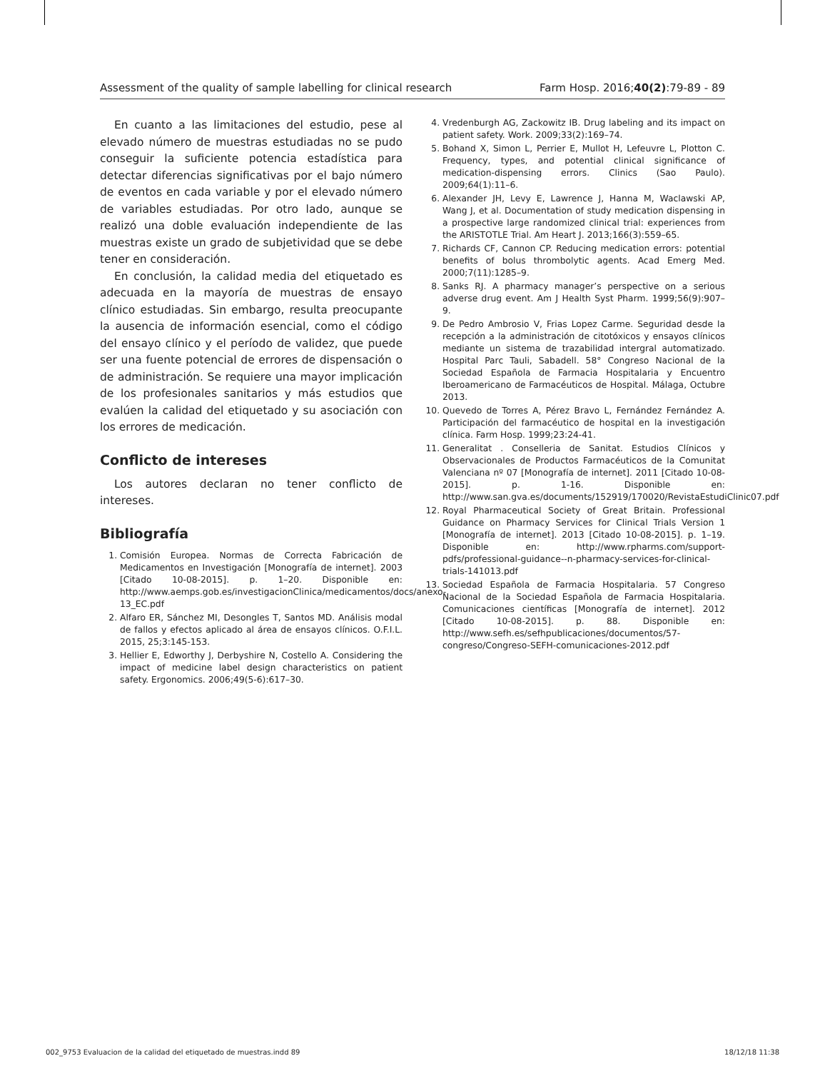Assessment of the quality of sample labelling for clinical research Farm Hosp. 2016;40(2):79-89 - 89
En cuanto a las limitaciones del estudio, pese al elevado número de muestras estudiadas no se pudo conseguir la suficiente potencia estadística para detectar diferencias significativas por el bajo número de eventos en cada variable y por el elevado número de variables estudiadas. Por otro lado, aunque se realizó una doble evaluación independiente de las muestras existe un grado de subjetividad que se debe tener en consideración.
En conclusión, la calidad media del etiquetado es adecuada en la mayoría de muestras de ensayo clínico estudiadas. Sin embargo, resulta preocupante la ausencia de información esencial, como el código del ensayo clínico y el período de validez, que puede ser una fuente potencial de errores de dispensación o de administración. Se requiere una mayor implicación de los profesionales sanitarios y más estudios que evalúen la calidad del etiquetado y su asociación con los errores de medicación.
Conflicto de intereses
Los autores declaran no tener conflicto de intereses.
Bibliografía
1. Comisión Europea. Normas de Correcta Fabricación de Medicamentos en Investigación [Monografía de internet]. 2003 [Citado 10-08-2015]. p. 1–20. Disponible en: http://www.aemps.gob.es/investigacionClinica/medicamentos/docs/anexo-13_EC.pdf
2. Alfaro ER, Sánchez MI, Desongles T, Santos MD. Análisis modal de fallos y efectos aplicado al área de ensayos clínicos. O.F.I.L. 2015, 25;3:145-153.
3. Hellier E, Edworthy J, Derbyshire N, Costello A. Considering the impact of medicine label design characteristics on patient safety. Ergonomics. 2006;49(5-6):617–30.
4. Vredenburgh AG, Zackowitz IB. Drug labeling and its impact on patient safety. Work. 2009;33(2):169–74.
5. Bohand X, Simon L, Perrier E, Mullot H, Lefeuvre L, Plotton C. Frequency, types, and potential clinical significance of medication-dispensing errors. Clinics (Sao Paulo). 2009;64(1):11–6.
6. Alexander JH, Levy E, Lawrence J, Hanna M, Waclawski AP, Wang J, et al. Documentation of study medication dispensing in a prospective large randomized clinical trial: experiences from the ARISTOTLE Trial. Am Heart J. 2013;166(3):559–65.
7. Richards CF, Cannon CP. Reducing medication errors: potential benefits of bolus thrombolytic agents. Acad Emerg Med. 2000;7(11):1285–9.
8. Sanks RJ. A pharmacy manager’s perspective on a serious adverse drug event. Am J Health Syst Pharm. 1999;56(9):907–9.
9. De Pedro Ambrosio V, Frias Lopez Carme. Seguridad desde la recepción a la administración de citotóxicos y ensayos clínicos mediante un sistema de trazabilidad intergral automatizado. Hospital Parc Tauli, Sabadell. 58° Congreso Nacional de la Sociedad Española de Farmacia Hospitalaria y Encuentro Iberoamericano de Farmacéuticos de Hospital. Málaga, Octubre 2013.
10. Quevedo de Torres A, Pérez Bravo L, Fernández Fernández A. Participación del farmacéutico de hospital en la investigación clínica. Farm Hosp. 1999;23:24-41.
11. Generalitat . Conselleria de Sanitat. Estudios Clínicos y Observacionales de Productos Farmacéuticos de la Comunitat Valenciana nº 07 [Monografía de internet]. 2011 [Citado 10-08-2015]. p. 1-16. Disponible en: http://www.san.gva.es/documents/152919/170020/RevistaEstudiClinic07.pdf
12. Royal Pharmaceutical Society of Great Britain. Professional Guidance on Pharmacy Services for Clinical Trials Version 1 [Monografía de internet]. 2013 [Citado 10-08-2015]. p. 1–19. Disponible en: http://www.rpharms.com/support-pdfs/professional-guidance--n-pharmacy-services-for-clinical-trials-141013.pdf
13. Sociedad Española de Farmacia Hospitalaria. 57 Congreso Nacional de la Sociedad Española de Farmacia Hospitalaria. Comunicaciones científicas [Monografía de internet]. 2012 [Citado 10-08-2015]. p. 88. Disponible en: http://www.sefh.es/sefhpublicaciones/documentos/57-congreso/Congreso-SEFH-comunicaciones-2012.pdf
002_9753 Evaluacion de la calidad del etiquetado de muestras.indd 89 18/12/18 11:38